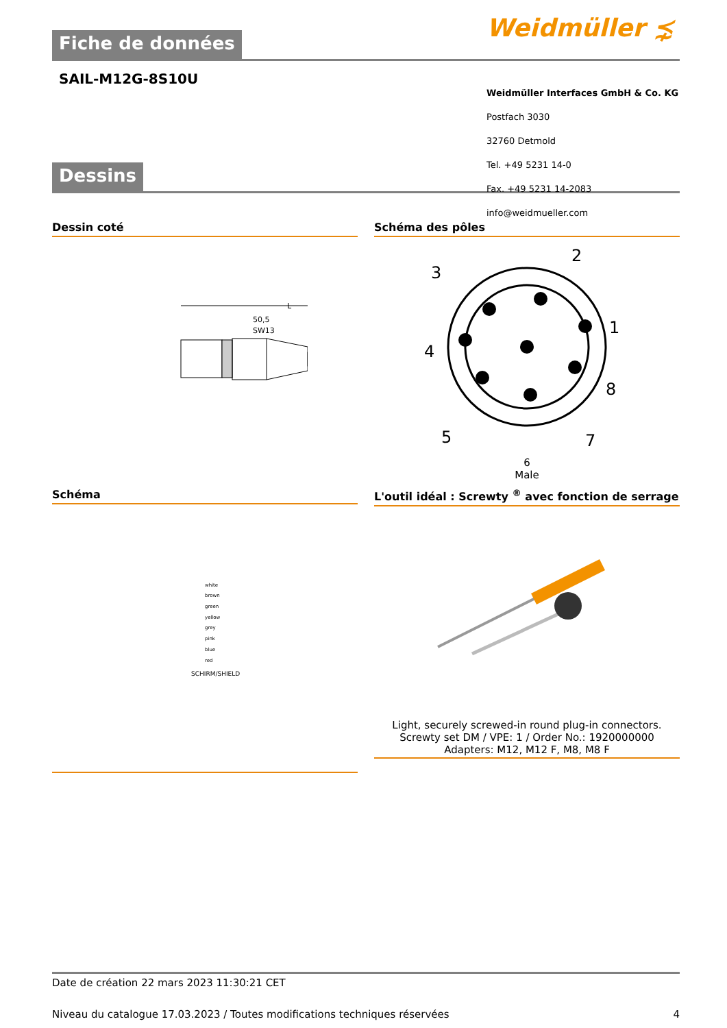Weidmüller ⋨
Fiche de données
SAIL-M12G-8S10U
Dessins
Dessin coté
50,5
L
SW13
Schéma des pôles
2
3
1
4
8
7
5
6
Male
Weidmüller Interfaces GmbH & Co. KG
Postfach 3030
32760 Detmold
Tel. +49 5231 14-0
Fax. +49 5231 14-2083
info@weidmueller.com
Schéma
white
brown
green
yellow
grey
pink
blue
red
SCHIRM/SHIELD
L'outil idéal : Screwty <sup>®</sup> avec fonction de serrage
Light, securely screwed-in round plug-in connectors. Screwty set DM / VPE: 1 / Order No.: 1920000000 Adapters: M12, M12 F, M8, M8 F
Date de création 22 mars 2023 11:30:21 CET
Niveau du catalogue 17.03.2023 / Toutes modifications techniques réservées 4